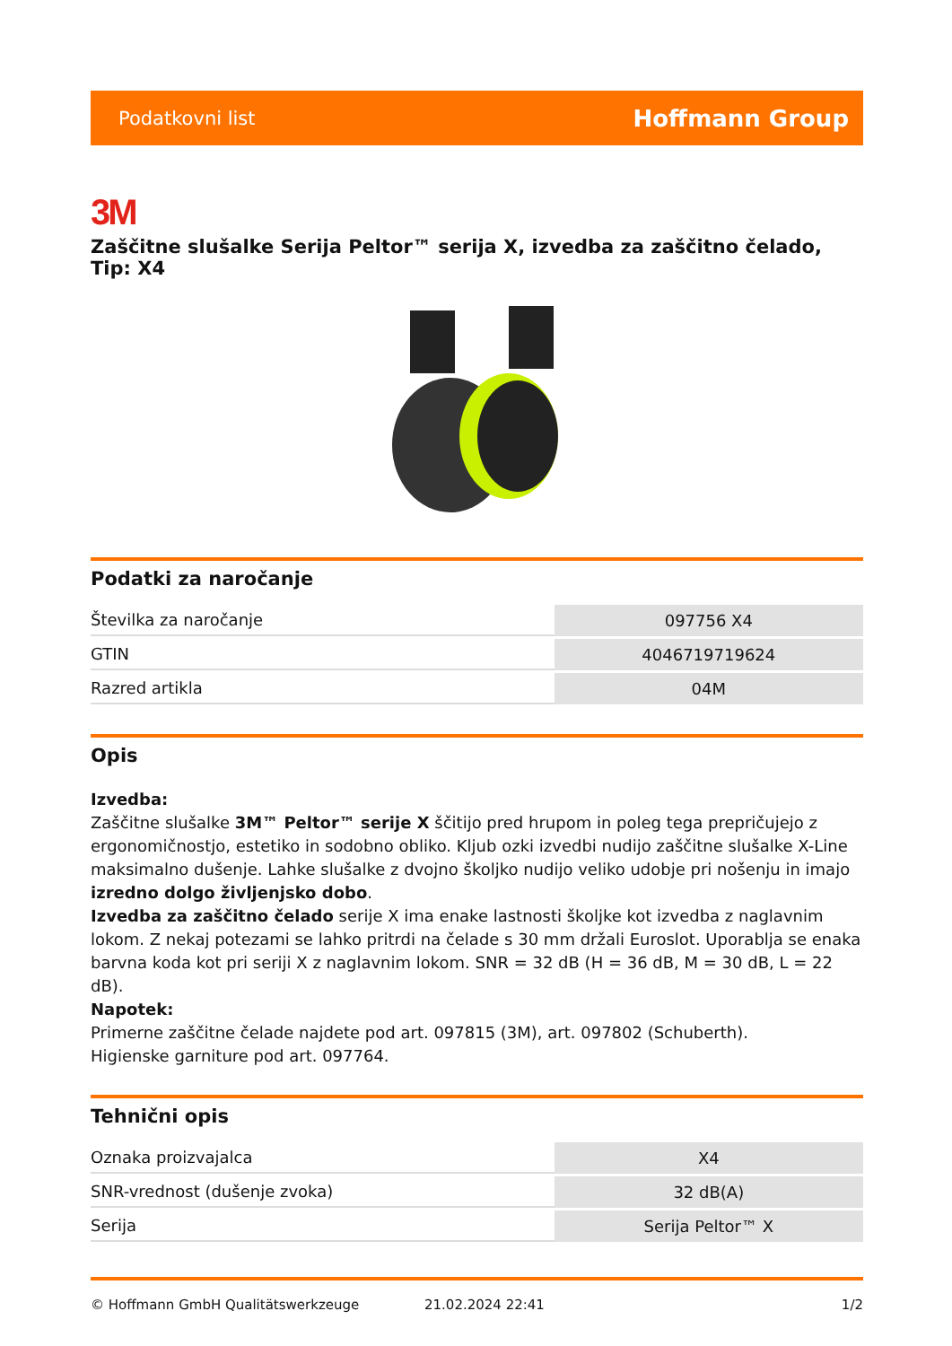Podatkovni list Hoffmann Group
3M
Zaščitne slušalke Serija Peltor™ serija X, izvedba za zaščitno čelado, Tip: X4
Podatki za naročanje
| Številka za naročanje | 097756 X4 |
| GTIN | 4046719719624 |
| Razred artikla | 04M |
Opis
Izvedba:
Zaščitne slušalke 3M™ Peltor™ serije X ščitijo pred hrupom in poleg tega prepričujejo z ergonomičnostjo, estetiko in sodobno obliko. Kljub ozki izvedbi nudijo zaščitne slušalke X-Line maksimalno dušenje. Lahke slušalke z dvojno školjko nudijo veliko udobje pri nošenju in imajo izredno dolgo življenjsko dobo.
Izvedba za zaščitno čelado serije X ima enake lastnosti školjke kot izvedba z naglavnim lokom. Z nekaj potezami se lahko pritrdi na čelade s 30 mm držali Euroslot. Uporablja se enaka barvna koda kot pri seriji X z naglavnim lokom. SNR = 32 dB (H = 36 dB, M = 30 dB, L = 22 dB).
Napotek:
Primerne zaščitne čelade najdete pod art. 097815 (3M), art. 097802 (Schuberth).
Higienske garniture pod art. 097764.
Tehnični opis
| Oznaka proizvajalca | X4 |
| SNR-vrednost (dušenje zvoka) | 32 dB(A) |
| Serija | Serija Peltor™ X |
© Hoffmann GmbH Qualitätswerkzeuge 21.02.2024 22:41 1/2